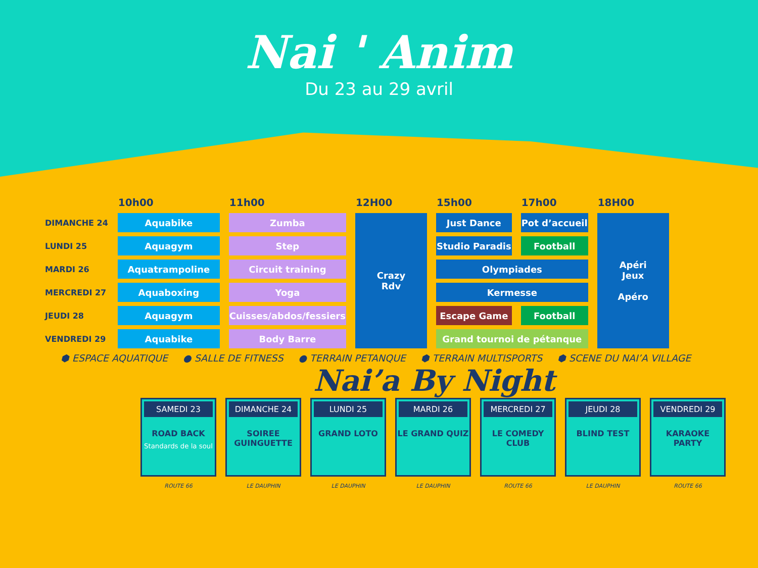Nai ' Anim
Du 23 au 29 avril
| | 10h00 | 11h00 | 12H00 | 15h00 | 17h00 | 18H00 |
| --- | --- | --- | --- | --- | --- | --- |
| DIMANCHE 24 | Aquabike | Zumba | Crazy Rdv | Just Dance | Pot d’accueil | Apéri Jeux Apéro |
| LUNDI 25 | Aquagym | Step | | Studio Paradis | Football | |
| MARDI 26 | Aquatrampoline | Circuit training | | Olympiades | | |
| MERCREDI 27 | Aquaboxing | Yoga | | Kermesse | | |
| JEUDI 28 | Aquagym | Cuisses/abdos/fessiers | | Escape Game | Football | |
| VENDREDI 29 | Aquabike | Body Barre | | Grand tournoi de pétanque | | |
⬢ ESPACE AQUATIQUE ● SALLE DE FITNESS ● TERRAIN PETANQUE ⬢ TERRAIN MULTISPORTS ⬢ SCENE DU NAI’A VILLAGE
Nai’a By Night
SAMEDI 23
ROAD BACK
Standards de la soul
ROUTE 66
DIMANCHE 24
SOIREE GUINGUETTE
LE DAUPHIN
LUNDI 25
GRAND LOTO
LE DAUPHIN
MARDI 26
LE GRAND QUIZ
LE DAUPHIN
MERCREDI 27
LE COMEDY CLUB
ROUTE 66
JEUDI 28
BLIND TEST
LE DAUPHIN
VENDREDI 29
KARAOKE PARTY
ROUTE 66